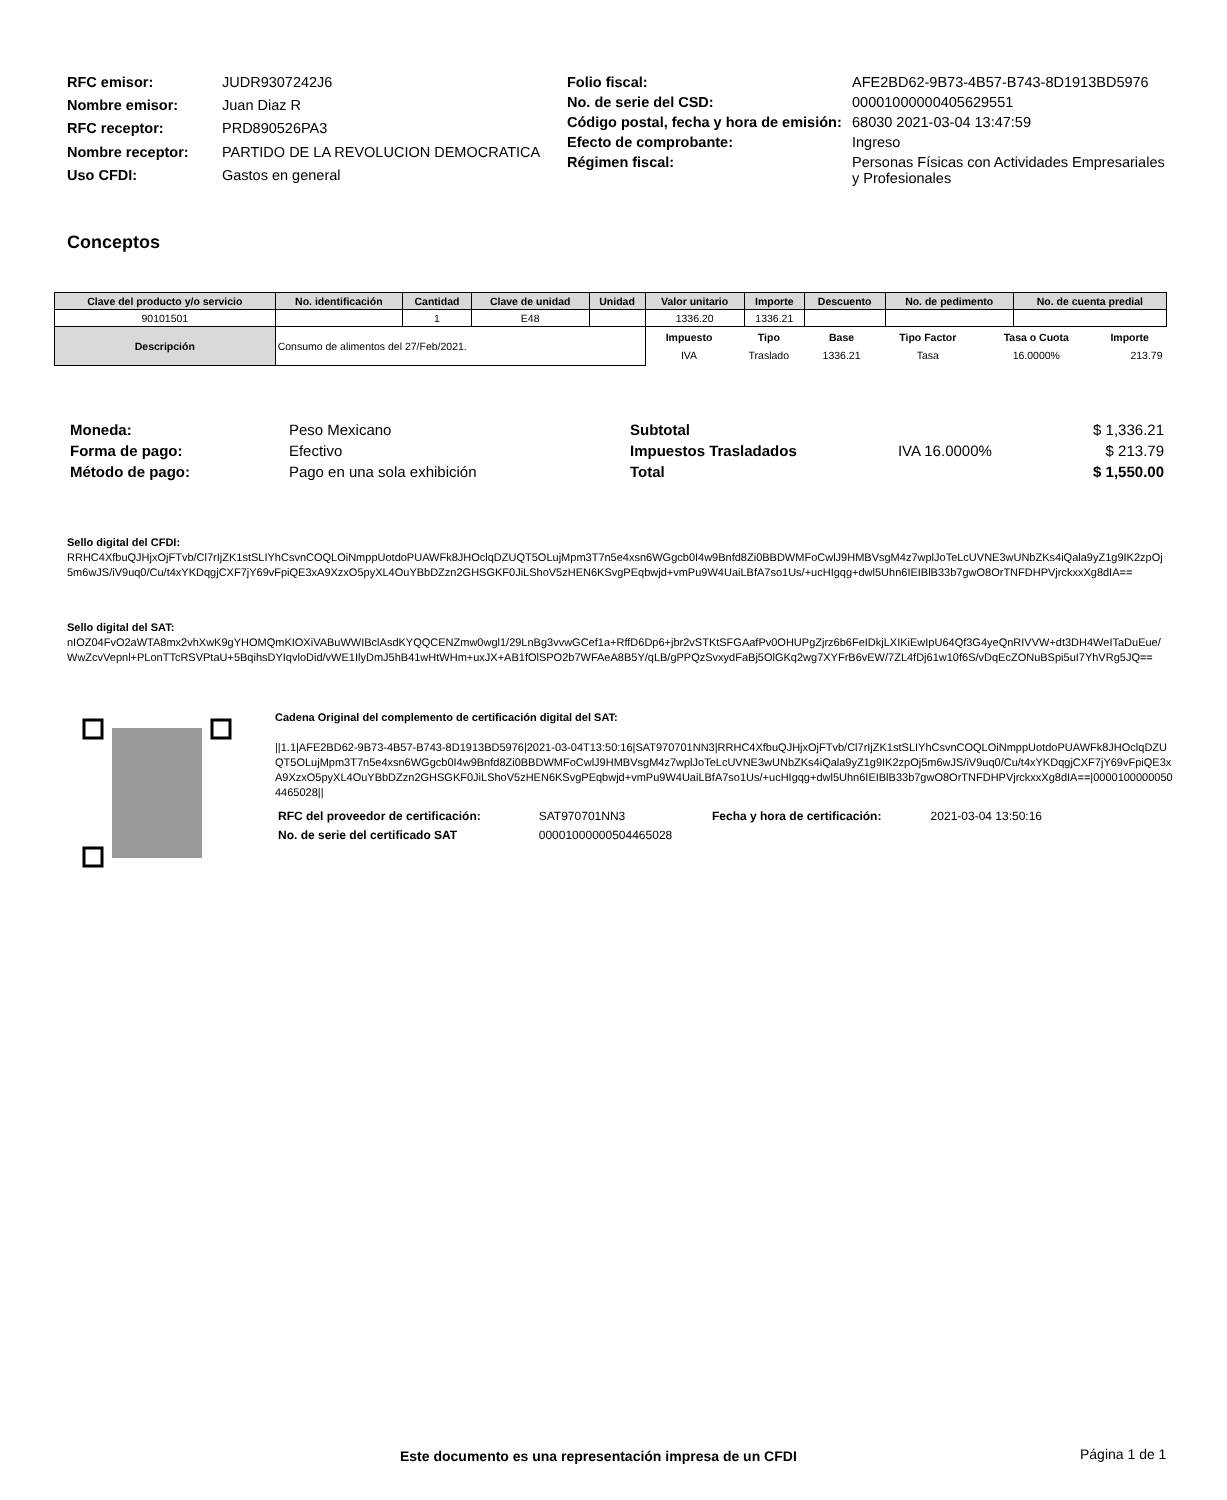| RFC emisor: | JUDR9307242J6 |
| Nombre emisor: | Juan Diaz R |
| RFC receptor: | PRD890526PA3 |
| Nombre receptor: | PARTIDO DE LA REVOLUCION DEMOCRATICA |
| Uso CFDI: | Gastos en general |
| Folio fiscal: | AFE2BD62-9B73-4B57-B743-8D1913BD5976 |
| No. de serie del CSD: | 00001000000405629551 |
| Código postal, fecha y hora de emisión: | 68030 2021-03-04 13:47:59 |
| Efecto de comprobante: | Ingreso |
| Régimen fiscal: | Personas Físicas con Actividades Empresariales y Profesionales |
Conceptos
| Clave del producto y/o servicio | No. identificación | Cantidad | Clave de unidad | Unidad | Valor unitario | Importe | Descuento | No. de pedimento | No. de cuenta predial |
| --- | --- | --- | --- | --- | --- | --- | --- | --- | --- |
| 90101501 | | 1 | E48 | | 1336.20 | 1336.21 | | | |
| Descripción | Consumo de alimentos del 27/Feb/2021. | | | | / Impuesto / Tipo / Base / Tipo Factor / Tasa o Cuota / Importe / / IVA / Traslado / 1336.21 / Tasa / 16.0000% / 213.79 / | | | | |
| Moneda: | Peso Mexicano |
| Forma de pago: | Efectivo |
| Método de pago: | Pago en una sola exhibición |
| Subtotal | | $ 1,336.21 |
| Impuestos Trasladados | IVA 16.0000% | $ 213.79 |
| Total | | $ 1,550.00 |
Sello digital del CFDI:
RRHC4XfbuQJHjxOjFTvb/Cl7rIjZK1stSLIYhCsvnCOQLOiNmppUotdoPUAWFk8JHOclqDZUQT5OLujMpm3T7n5e4xsn6WGgcb0I4w9Bnfd8Zi0BBDWMFoCwlJ9HMBVsgM4z7wplJoTeLcUVNE3wUNbZKs4iQala9yZ1g9IK2zpOj5m6wJS/iV9uq0/Cu/t4xYKDqgjCXF7jY69vFpiQE3xA9XzxO5pyXL4OuYBbDZzn2GHSGKF0JiLShoV5zHEN6KSvgPEqbwjd+vmPu9W4UaiLBfA7so1Us/+ucHIgqg+dwl5Uhn6IEIBlB33b7gwO8OrTNFDHPVjrckxxXg8dIA==
Sello digital del SAT:
nIOZ04FvO2aWTA8mx2vhXwK9gYHOMQmKIOXiVABuWWIBclAsdKYQQCENZmw0wgl1/29LnBg3vvwGCef1a+RffD6Dp6+jbr2vSTKtSFGAafPv0OHUPgZjrz6b6FeIDkjLXIKiEwIpU64Qf3G4yeQnRIVVW+dt3DH4WeITaDuEue/WwZcvVepnl+PLonTTcRSVPtaU+5BqihsDYIqvloDid/vWE1IlyDmJ5hB41wHtWHm+uxJX+AB1fOlSPO2b7WFAeA8B5Y/qLB/gPPQzSvxydFaBj5OlGKq2wg7XYFrB6vEW/7ZL4fDj61w10f6S/vDqEcZONuBSpi5uI7YhVRg5JQ==
Cadena Original del complemento de certificación digital del SAT:
||1.1|AFE2BD62-9B73-4B57-B743-8D1913BD5976|2021-03-04T13:50:16|SAT970701NN3|RRHC4XfbuQJHjxOjFTvb/Cl7rIjZK1stSLIYhCsvnCOQLOiNmppUotdoPUAWFk8JHOclqDZUQT5OLujMpm3T7n5e4xsn6WGgcb0I4w9Bnfd8Zi0BBDWMFoCwlJ9HMBVsgM4z7wplJoTeLcUVNE3wUNbZKs4iQala9yZ1g9IK2zpOj5m6wJS/iV9uq0/Cu/t4xYKDqgjCXF7jY69vFpiQE3xA9XzxO5pyXL4OuYBbDZzn2GHSGKF0JiLShoV5zHEN6KSvgPEqbwjd+vmPu9W4UaiLBfA7so1Us/+ucHIgqg+dwl5Uhn6IEIBlB33b7gwO8OrTNFDHPVjrckxxXg8dIA==|00001000000504465028||
| RFC del proveedor de certificación: | SAT970701NN3 | Fecha y hora de certificación: | 2021-03-04 13:50:16 |
| No. de serie del certificado SAT | 00001000000504465028 | | |
Este documento es una representación impresa de un CFDI
Página 1 de 1